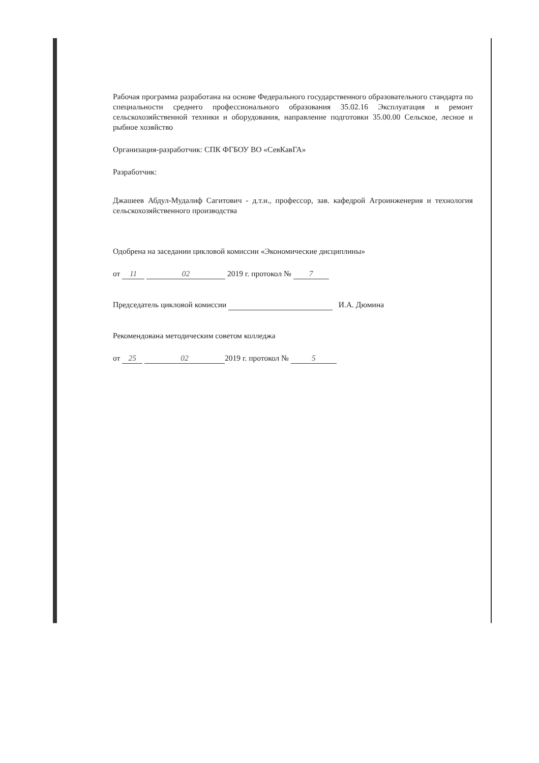Рабочая программа разработана на основе Федерального государственного образовательного стандарта по специальности среднего профессионального образования 35.02.16 Эксплуатация и ремонт сельскохозяйственной техники и оборудования, направление подготовки 35.00.00 Сельское, лесное и рыбное хозяйство
Организация-разработчик: СПК ФГБОУ ВО «СевКавГА»
Разработчик:
Джашеев Абдул-Мудалиф Сагитович - д.т.н., профессор, зав. кафедрой Агроинженерия и технология сельскохозяйственного производства
Одобрена на заседании цикловой комиссии «Экономические дисциплины»
от 11 02 2019 г. протокол № 7
Председатель цикловой комиссии И.А. Дюмина
Рекомендована методическим советом колледжа
от 25 02 2019 г. протокол № 5